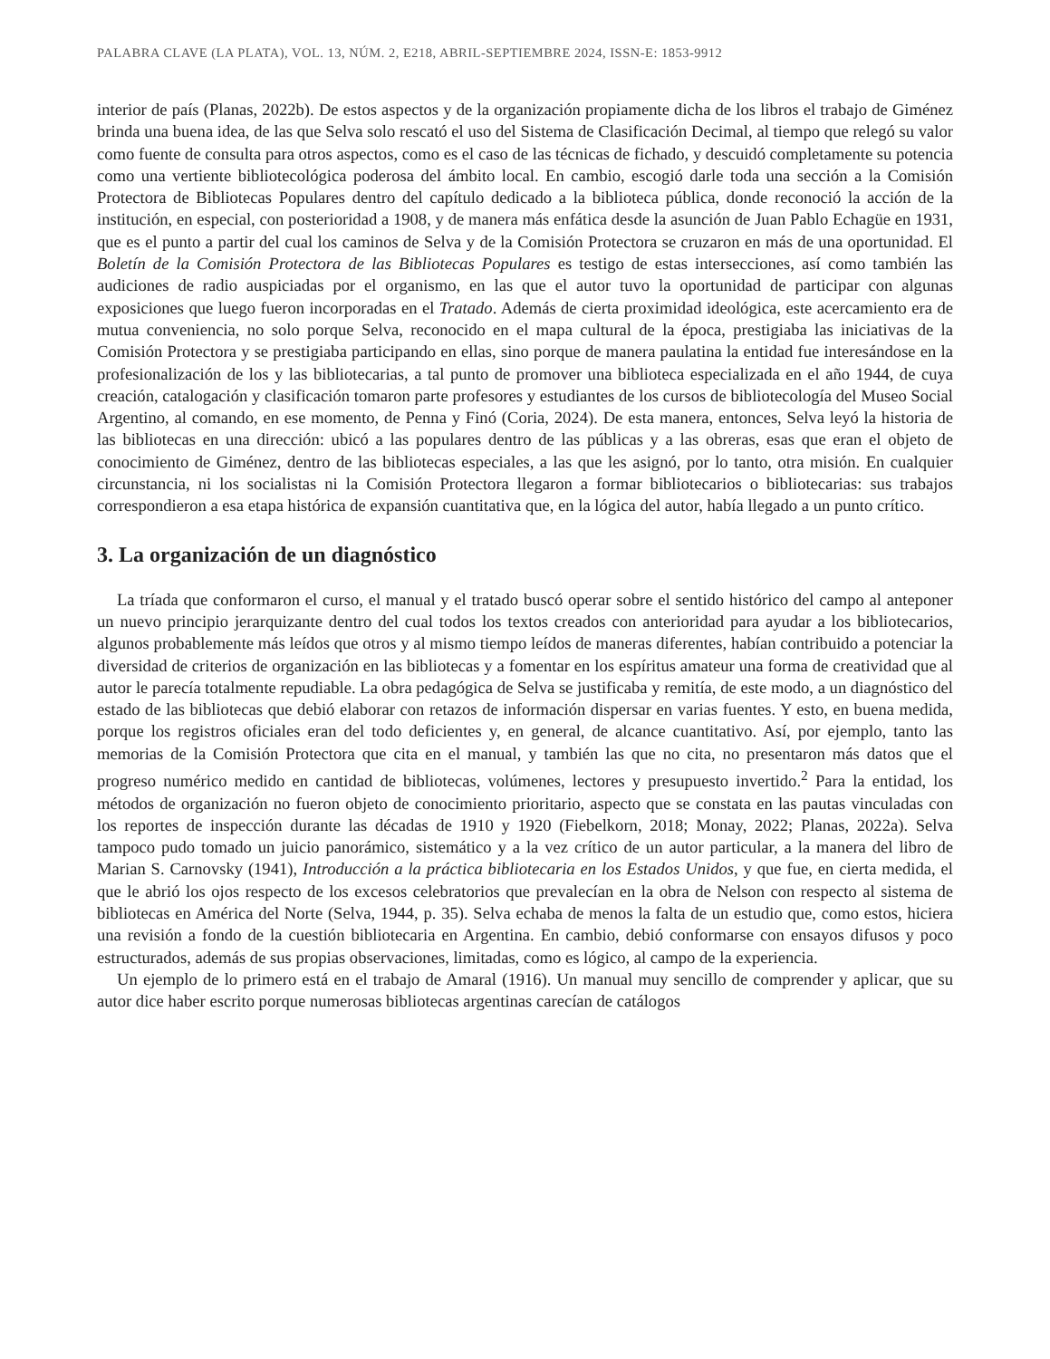PALABRA CLAVE (LA PLATA), VOL. 13, NÚM. 2, E218, ABRIL-SEPTIEMBRE 2024, ISSN-E: 1853-9912
interior de país (Planas, 2022b). De estos aspectos y de la organización propiamente dicha de los libros el trabajo de Giménez brinda una buena idea, de las que Selva solo rescató el uso del Sistema de Clasificación Decimal, al tiempo que relegó su valor como fuente de consulta para otros aspectos, como es el caso de las técnicas de fichado, y descuidó completamente su potencia como una vertiente bibliotecológica poderosa del ámbito local. En cambio, escogió darle toda una sección a la Comisión Protectora de Bibliotecas Populares dentro del capítulo dedicado a la biblioteca pública, donde reconoció la acción de la institución, en especial, con posterioridad a 1908, y de manera más enfática desde la asunción de Juan Pablo Echagüe en 1931, que es el punto a partir del cual los caminos de Selva y de la Comisión Protectora se cruzaron en más de una oportunidad. El Boletín de la Comisión Protectora de las Bibliotecas Populares es testigo de estas intersecciones, así como también las audiciones de radio auspiciadas por el organismo, en las que el autor tuvo la oportunidad de participar con algunas exposiciones que luego fueron incorporadas en el Tratado. Además de cierta proximidad ideológica, este acercamiento era de mutua conveniencia, no solo porque Selva, reconocido en el mapa cultural de la época, prestigiaba las iniciativas de la Comisión Protectora y se prestigiaba participando en ellas, sino porque de manera paulatina la entidad fue interesándose en la profesionalización de los y las bibliotecarias, a tal punto de promover una biblioteca especializada en el año 1944, de cuya creación, catalogación y clasificación tomaron parte profesores y estudiantes de los cursos de bibliotecología del Museo Social Argentino, al comando, en ese momento, de Penna y Finó (Coria, 2024). De esta manera, entonces, Selva leyó la historia de las bibliotecas en una dirección: ubicó a las populares dentro de las públicas y a las obreras, esas que eran el objeto de conocimiento de Giménez, dentro de las bibliotecas especiales, a las que les asignó, por lo tanto, otra misión. En cualquier circunstancia, ni los socialistas ni la Comisión Protectora llegaron a formar bibliotecarios o bibliotecarias: sus trabajos correspondieron a esa etapa histórica de expansión cuantitativa que, en la lógica del autor, había llegado a un punto crítico.
3. La organización de un diagnóstico
La tríada que conformaron el curso, el manual y el tratado buscó operar sobre el sentido histórico del campo al anteponer un nuevo principio jerarquizante dentro del cual todos los textos creados con anterioridad para ayudar a los bibliotecarios, algunos probablemente más leídos que otros y al mismo tiempo leídos de maneras diferentes, habían contribuido a potenciar la diversidad de criterios de organización en las bibliotecas y a fomentar en los espíritus amateur una forma de creatividad que al autor le parecía totalmente repudiable. La obra pedagógica de Selva se justificaba y remitía, de este modo, a un diagnóstico del estado de las bibliotecas que debió elaborar con retazos de información dispersar en varias fuentes. Y esto, en buena medida, porque los registros oficiales eran del todo deficientes y, en general, de alcance cuantitativo. Así, por ejemplo, tanto las memorias de la Comisión Protectora que cita en el manual, y también las que no cita, no presentaron más datos que el progreso numérico medido en cantidad de bibliotecas, volúmenes, lectores y presupuesto invertido.<sup>2</sup> Para la entidad, los métodos de organización no fueron objeto de conocimiento prioritario, aspecto que se constata en las pautas vinculadas con los reportes de inspección durante las décadas de 1910 y 1920 (Fiebelkorn, 2018; Monay, 2022; Planas, 2022a). Selva tampoco pudo tomado un juicio panorámico, sistemático y a la vez crítico de un autor particular, a la manera del libro de Marian S. Carnovsky (1941), Introducción a la práctica bibliotecaria en los Estados Unidos, y que fue, en cierta medida, el que le abrió los ojos respecto de los excesos celebratorios que prevalecían en la obra de Nelson con respecto al sistema de bibliotecas en América del Norte (Selva, 1944, p. 35). Selva echaba de menos la falta de un estudio que, como estos, hiciera una revisión a fondo de la cuestión bibliotecaria en Argentina. En cambio, debió conformarse con ensayos difusos y poco estructurados, además de sus propias observaciones, limitadas, como es lógico, al campo de la experiencia.
Un ejemplo de lo primero está en el trabajo de Amaral (1916). Un manual muy sencillo de comprender y aplicar, que su autor dice haber escrito porque numerosas bibliotecas argentinas carecían de catálogos